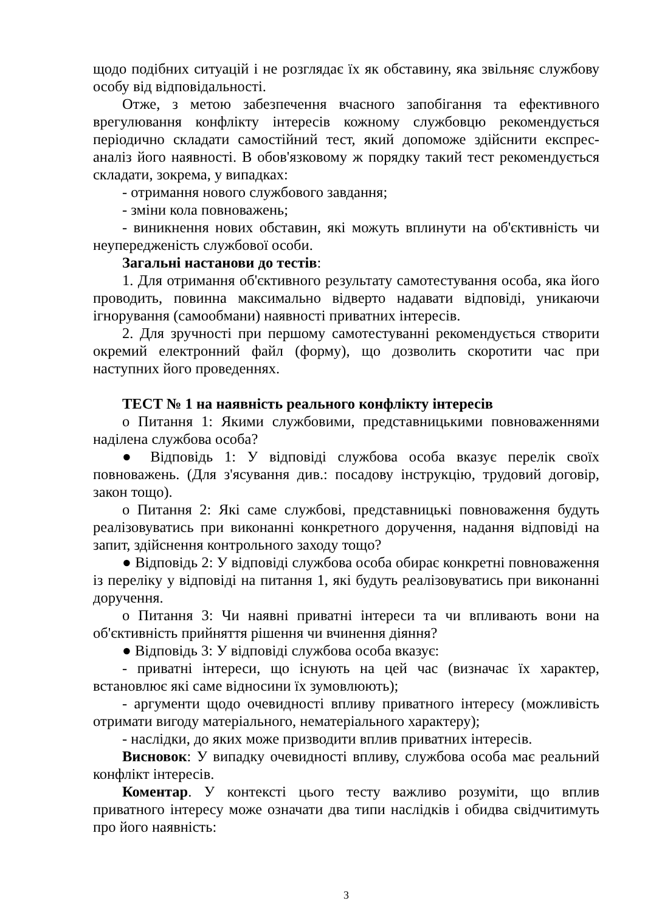щодо подібних ситуацій і не розглядає їх як обставину, яка звільняє службову особу від відповідальності.
Отже, з метою забезпечення вчасного запобігання та ефективного врегулювання конфлікту інтересів кожному службовцю рекомендується періодично складати самостійний тест, який допоможе здійснити експрес-аналіз його наявності. В обов'язковому ж порядку такий тест рекомендується складати, зокрема, у випадках:
- отримання нового службового завдання;
- зміни кола повноважень;
- виникнення нових обставин, які можуть вплинути на об'єктивність чи неупередженість службової особи.
Загальні настанови до тестів:
1. Для отримання об'єктивного результату самотестування особа, яка його проводить, повинна максимально відверто надавати відповіді, уникаючи ігнорування (самообмани) наявності приватних інтересів.
2. Для зручності при першому самотестуванні рекомендується створити окремий електронний файл (форму), що дозволить скоротити час при наступних його проведеннях.
ТЕСТ № 1 на наявність реального конфлікту інтересів
o Питання 1: Якими службовими, представницькими повноваженнями наділена службова особа?
● Відповідь 1: У відповіді службова особа вказує перелік своїх повноважень. (Для з'ясування див.: посадову інструкцію, трудовий договір, закон тощо).
o Питання 2: Які саме службові, представницькі повноваження будуть реалізовуватись при виконанні конкретного доручення, надання відповіді на запит, здійснення контрольного заходу тощо?
● Відповідь 2: У відповіді службова особа обирає конкретні повноваження із переліку у відповіді на питання 1, які будуть реалізовуватись при виконанні доручення.
o Питання 3: Чи наявні приватні інтереси та чи впливають вони на об'єктивність прийняття рішення чи вчинення діяння?
● Відповідь 3: У відповіді службова особа вказує:
- приватні інтереси, що існують на цей час (визначає їх характер, встановлює які саме відносини їх зумовлюють);
- аргументи щодо очевидності впливу приватного інтересу (можливість отримати вигоду матеріального, нематеріального характеру);
- наслідки, до яких може призводити вплив приватних інтересів.
Висновок: У випадку очевидності впливу, службова особа має реальний конфлікт інтересів.
Коментар. У контексті цього тесту важливо розуміти, що вплив приватного інтересу може означати два типи наслідків і обидва свідчитимуть про його наявність:
3